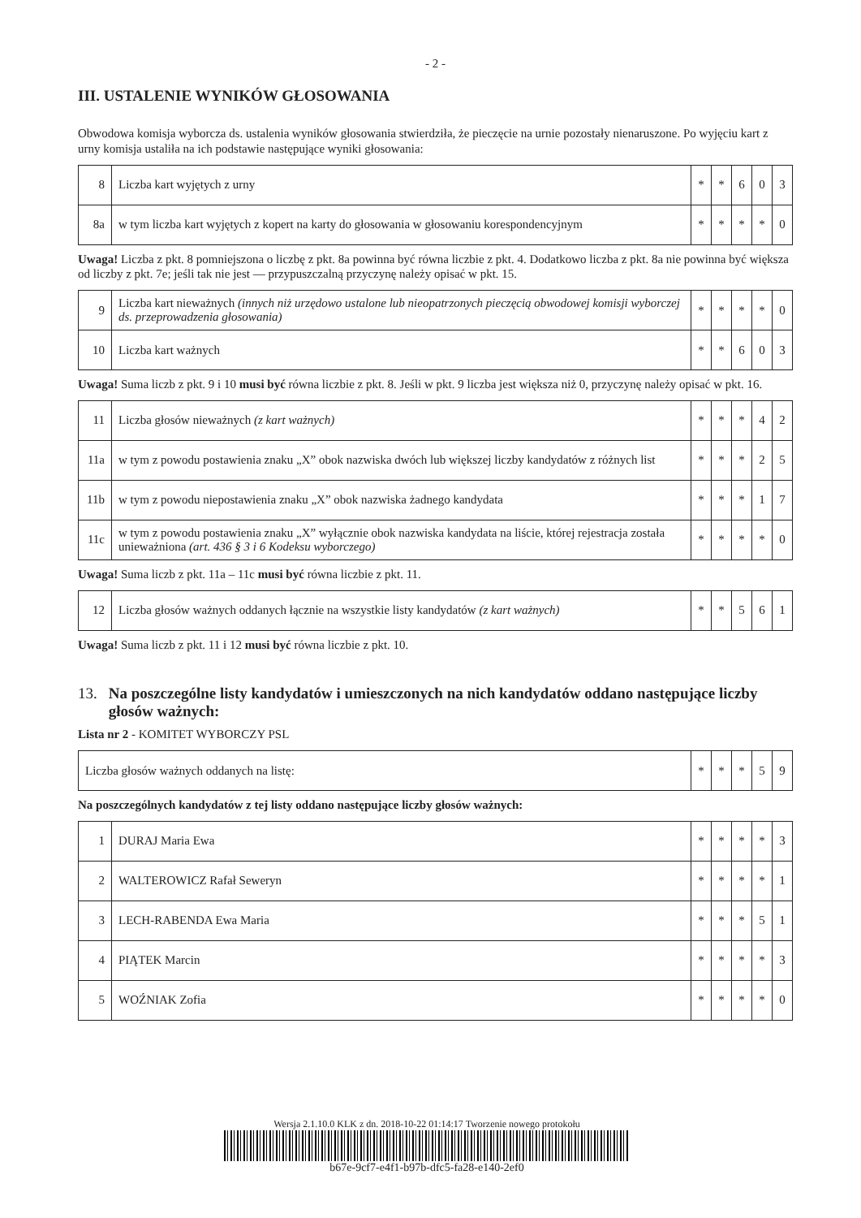- 2 -
III. USTALENIE WYNIKÓW GŁOSOWANIA
Obwodowa komisja wyborcza ds. ustalenia wyników głosowania stwierdziła, że pieczęcie na urnie pozostały nienaruszone. Po wyjęciu kart z urny komisja ustaliła na ich podstawie następujące wyniki głosowania:
| 8 | Liczba kart wyjętych z urny | * | * | 6 | 0 | 3 |
| 8a | w tym liczba kart wyjętych z kopert na karty do głosowania w głosowaniu korespondencyjnym | * | * | * | * | 0 |
Uwaga! Liczba z pkt. 8 pomniejszona o liczbę z pkt. 8a powinna być równa liczbie z pkt. 4. Dodatkowo liczba z pkt. 8a nie powinna być większa od liczby z pkt. 7e; jeśli tak nie jest — przypuszczalną przyczynę należy opisać w pkt. 15.
| 9 | Liczba kart nieważnych (innych niż urzędowo ustalone lub nieopatrzonych pieczęcią obwodowej komisji wyborczej ds. przeprowadzenia głosowania) | * | * | * | * | 0 |
| 10 | Liczba kart ważnych | * | * | 6 | 0 | 3 |
Uwaga! Suma liczb z pkt. 9 i 10 musi być równa liczbie z pkt. 8. Jeśli w pkt. 9 liczba jest większa niż 0, przyczynę należy opisać w pkt. 16.
| 11 | Liczba głosów nieważnych (z kart ważnych) | * | * | * | 4 | 2 |
| 11a | w tym z powodu postawienia znaku „X” obok nazwiska dwóch lub większej liczby kandydatów z różnych list | * | * | * | 2 | 5 |
| 11b | w tym z powodu niepostawienia znaku „X” obok nazwiska żadnego kandydata | * | * | * | 1 | 7 |
| 11c | w tym z powodu postawienia znaku „X” wyłącznie obok nazwiska kandydata na liście, której rejestracja została unieważniona (art. 436 § 3 i 6 Kodeksu wyborczego) | * | * | * | * | 0 |
Uwaga! Suma liczb z pkt. 11a – 11c musi być równa liczbie z pkt. 11.
| 12 | Liczba głosów ważnych oddanych łącznie na wszystkie listy kandydatów (z kart ważnych) | * | * | 5 | 6 | 1 |
Uwaga! Suma liczb z pkt. 11 i 12 musi być równa liczbie z pkt. 10.
13. Na poszczególne listy kandydatów i umieszczonych na nich kandydatów oddano następujące liczby głosów ważnych:
Lista nr 2 - KOMITET WYBORCZY PSL
| Liczba głosów ważnych oddanych na listę: | * | * | * | 5 | 9 |
Na poszczególnych kandydatów z tej listy oddano następujące liczby głosów ważnych:
| 1 | DURAJ Maria Ewa | * | * | * | * | 3 |
| 2 | WALTEROWICZ Rafał Seweryn | * | * | * | * | 1 |
| 3 | LECH-RABENDA Ewa Maria | * | * | * | 5 | 1 |
| 4 | PIĄTEK Marcin | * | * | * | * | 3 |
| 5 | WOŹNIAK Zofia | * | * | * | * | 0 |
Wersja 2.1.10.0 KLK z dn. 2018-10-22 01:14:17 Tworzenie nowego protokołu
b67e-9cf7-e4f1-b97b-dfc5-fa28-e140-2ef0